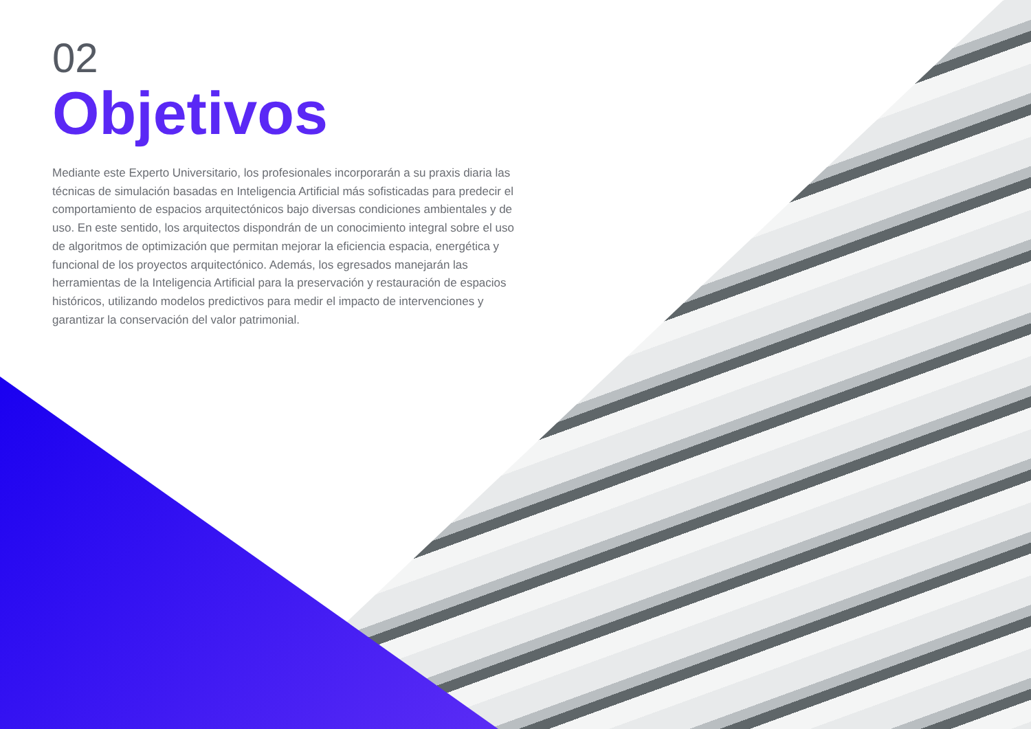02
Objetivos
Mediante este Experto Universitario, los profesionales incorporarán a su praxis diaria las técnicas de simulación basadas en Inteligencia Artificial más sofisticadas para predecir el comportamiento de espacios arquitectónicos bajo diversas condiciones ambientales y de uso. En este sentido, los arquitectos dispondrán de un conocimiento integral sobre el uso de algoritmos de optimización que permitan mejorar la eficiencia espacia, energética y funcional de los proyectos arquitectónico. Además, los egresados manejarán las herramientas de la Inteligencia Artificial para la preservación y restauración de espacios históricos, utilizando modelos predictivos para medir el impacto de intervenciones y garantizar la conservación del valor patrimonial.